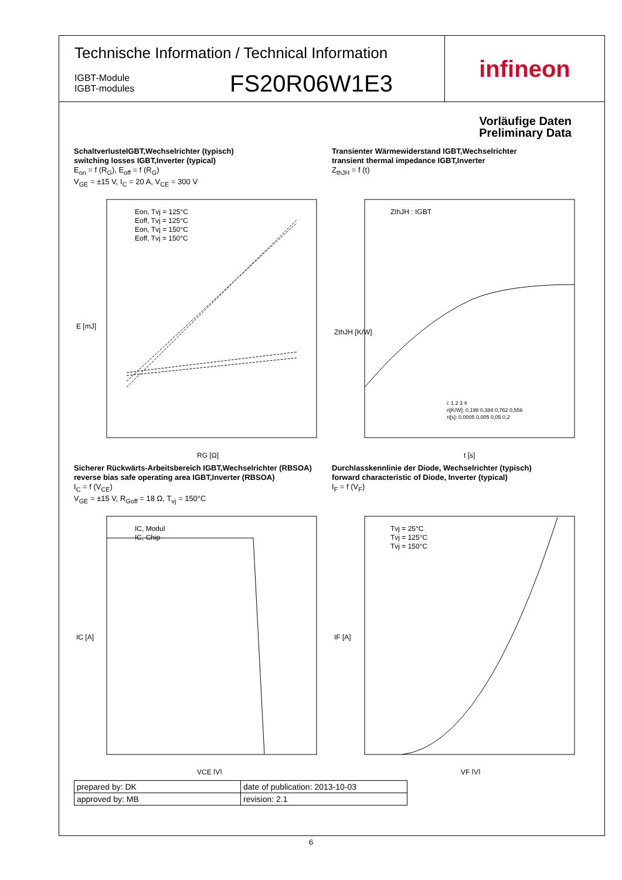Technische Information / Technical Information
IGBT-Module
IGBT-modules
FS20R06W1E3
infineon
Vorläufige Daten
Preliminary Data
SchaltverlusteIGBT,Wechselrichter (typisch)
switching losses IGBT,Inverter (typical)
E<sub>on</sub> = f (R<sub>G</sub>), E<sub>off</sub> = f (R<sub>G</sub>)
V<sub>GE</sub> = ±15 V, I<sub>C</sub> = 20 A, V<sub>CE</sub> = 300 V
E [mJ]
RG [Ω]
Eon, Tvj = 125°C
Eoff, Tvj = 125°C
Eon, Tvj = 150°C
Eoff, Tvj = 150°C
Transienter Wärmewiderstand IGBT,Wechselrichter
transient thermal impedance IGBT,Inverter
Z<sub>thJH</sub> = f (t)
ZthJH [K/W]
t [s]
ZthJH : IGBT
i: 1 2 3 4
ri[K/W]: 0,198 0,384 0,762 0,556
τi[s]: 0,0005 0,005 0,05 0,2
Sicherer Rückwärts-Arbeitsbereich IGBT,Wechselrichter (RBSOA)
reverse bias safe operating area IGBT,Inverter (RBSOA)
I<sub>C</sub> = f (V<sub>CE</sub>)
V<sub>GE</sub> = ±15 V, R<sub>Goff</sub> = 18 Ω, T<sub>vj</sub> = 150°C
IC [A]
VCE [V]
IC, Modul
IC, Chip
Durchlasskennlinie der Diode, Wechselrichter (typisch)
forward characteristic of Diode, Inverter (typical)
I<sub>F</sub> = f (V<sub>F</sub>)
IF [A]
VF [V]
Tvj = 25°C
Tvj = 125°C
Tvj = 150°C
| prepared by: DK | date of publication: 2013-10-03 |
| approved by: MB | revision: 2.1 |
6